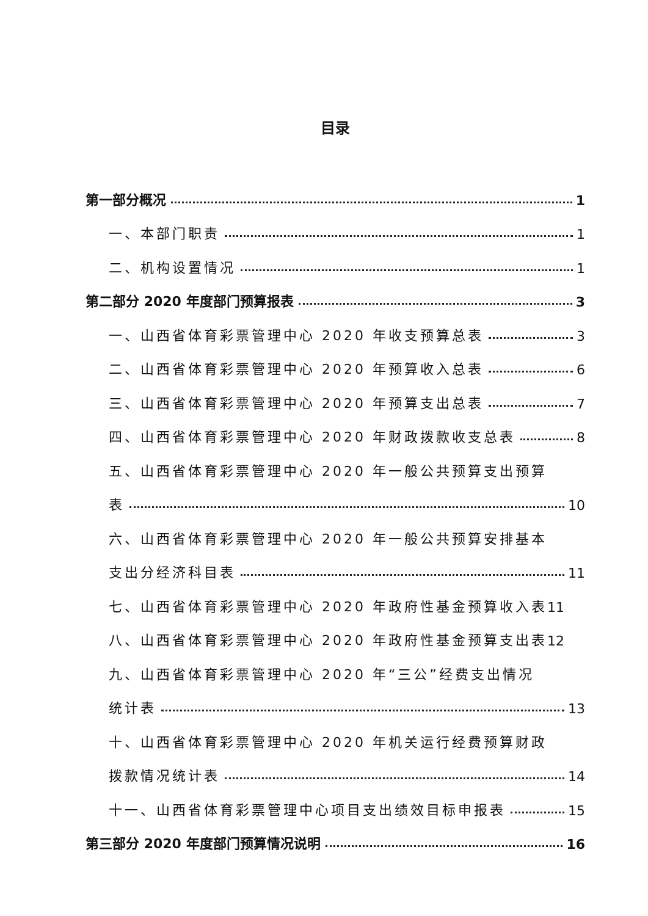目录
第一部分概况 1
一、本部门职责 1
二、机构设置情况 1
第二部分 2020 年度部门预算报表 3
一、山西省体育彩票管理中心 2020 年收支预算总表 3
二、山西省体育彩票管理中心 2020 年预算收入总表 6
三、山西省体育彩票管理中心 2020 年预算支出总表 7
四、山西省体育彩票管理中心 2020 年财政拨款收支总表 8
五、山西省体育彩票管理中心 2020 年一般公共预算支出预算
表 10
六、山西省体育彩票管理中心 2020 年一般公共预算安排基本
支出分经济科目表 11
七、山西省体育彩票管理中心 2020 年政府性基金预算收入表 11
八、山西省体育彩票管理中心 2020 年政府性基金预算支出表 12
九、山西省体育彩票管理中心 2020 年“三公”经费支出情况
统计表 13
十、山西省体育彩票管理中心 2020 年机关运行经费预算财政
拨款情况统计表 14
十一、山西省体育彩票管理中心项目支出绩效目标申报表 15
第三部分 2020 年度部门预算情况说明 16